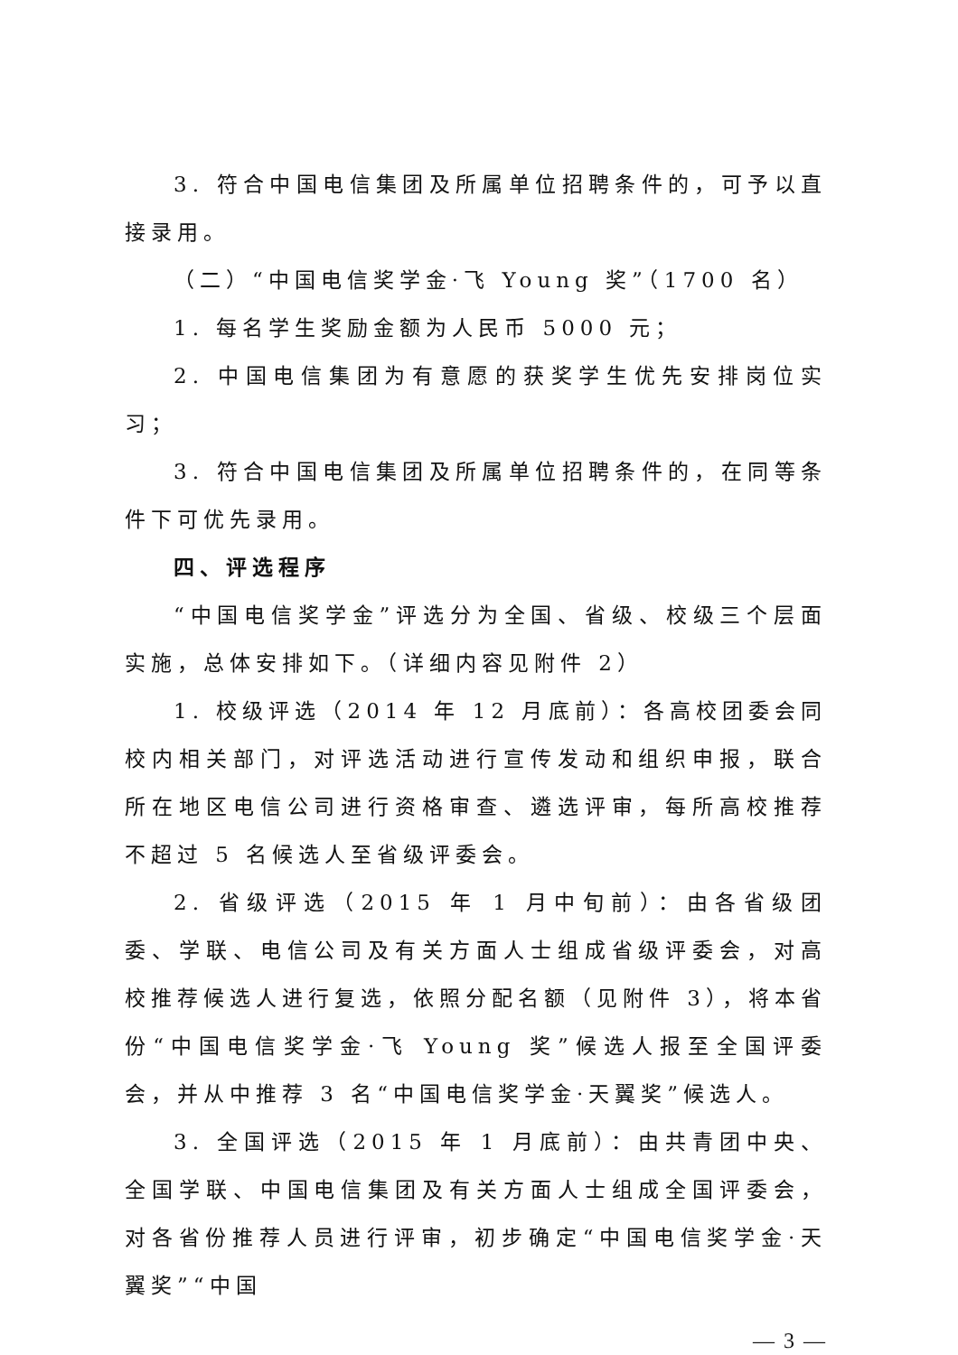3. 符合中国电信集团及所属单位招聘条件的，可予以直接录用。
（二）“中国电信奖学金·飞 Young 奖”（1700 名）
1. 每名学生奖励金额为人民币 5000 元；
2. 中国电信集团为有意愿的获奖学生优先安排岗位实习；
3. 符合中国电信集团及所属单位招聘条件的，在同等条件下可优先录用。
四、评选程序
“中国电信奖学金”评选分为全国、省级、校级三个层面实施，总体安排如下。（详细内容见附件 2）
1. 校级评选（2014 年 12 月底前）：各高校团委会同校内相关部门，对评选活动进行宣传发动和组织申报，联合所在地区电信公司进行资格审查、遴选评审，每所高校推荐不超过 5 名候选人至省级评委会。
2. 省级评选（2015 年 1 月中旬前）：由各省级团委、学联、电信公司及有关方面人士组成省级评委会，对高校推荐候选人进行复选，依照分配名额（见附件 3），将本省份“中国电信奖学金·飞 Young 奖”候选人报至全国评委会，并从中推荐 3 名“中国电信奖学金·天翼奖”候选人。
3. 全国评选（2015 年 1 月底前）：由共青团中央、全国学联、中国电信集团及有关方面人士组成全国评委会，对各省份推荐人员进行评审，初步确定“中国电信奖学金·天翼奖”“中国
— 3 —